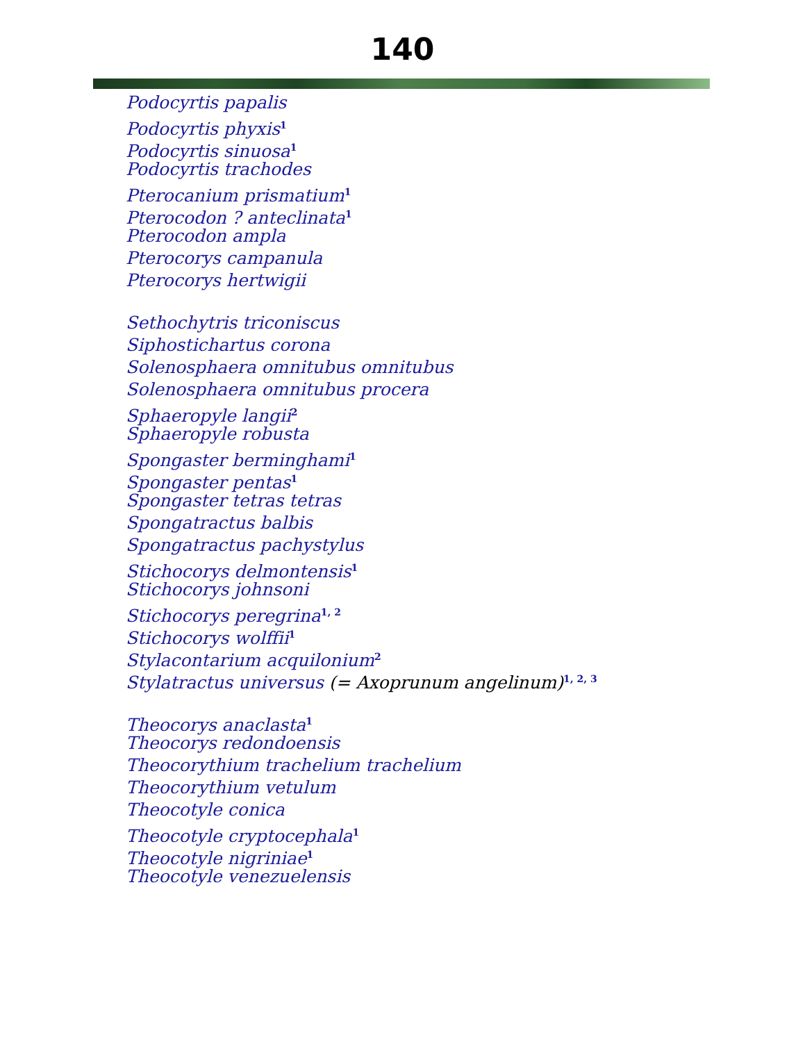140
Podocyrtis papalis
Podocyrtis phyxis<sup>1</sup>
Podocyrtis sinuosa<sup>1</sup>
Podocyrtis trachodes
Pterocanium prismatium<sup>1</sup>
Pterocodon ? anteclinata<sup>1</sup>
Pterocodon ampla
Pterocorys campanula
Pterocorys hertwigii
Sethochytris triconiscus
Siphostichartus corona
Solenosphaera omnitubus omnitubus
Solenosphaera omnitubus procera
Sphaeropyle langii<sup>2</sup>
Sphaeropyle robusta
Spongaster berminghami<sup>1</sup>
Spongaster pentas<sup>1</sup>
Spongaster tetras tetras
Spongatractus balbis
Spongatractus pachystylus
Stichocorys delmontensis<sup>1</sup>
Stichocorys johnsoni
Stichocorys peregrina<sup>1, 2</sup>
Stichocorys wolffii<sup>1</sup>
Stylacontarium acquilonium<sup>2</sup>
Stylatractus universus (= Axoprunum angelinum)<sup>1, 2, 3</sup>
Theocorys anaclasta<sup>1</sup>
Theocorys redondoensis
Theocorythium trachelium trachelium
Theocorythium vetulum
Theocotyle conica
Theocotyle cryptocephala<sup>1</sup>
Theocotyle nigriniae<sup>1</sup>
Theocotyle venezuelensis